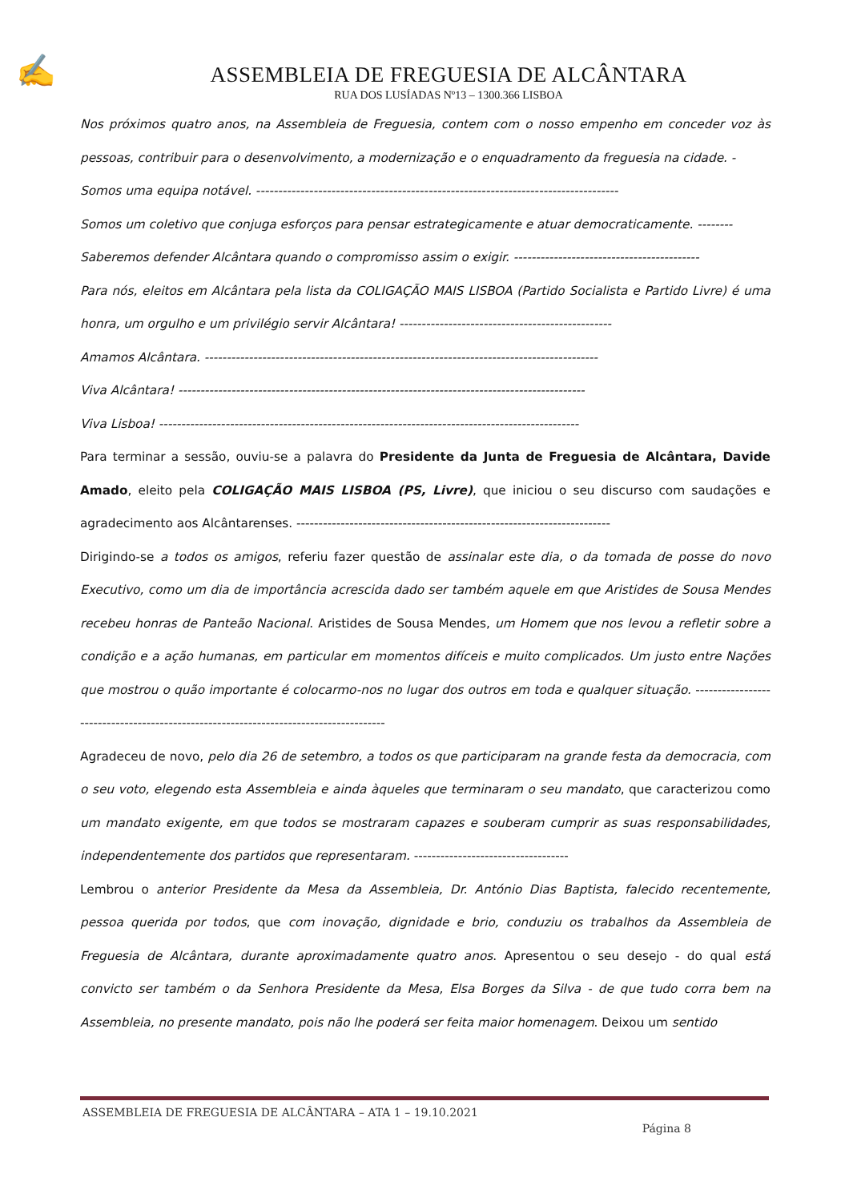✍
ASSEMBLEIA DE FREGUESIA DE ALCÂNTARA
RUA DOS LUSÍADAS Nº13 – 1300.366 LISBOA
Nos próximos quatro anos, na Assembleia de Freguesia, contem com o nosso empenho em conceder voz às pessoas, contribuir para o desenvolvimento, a modernização e o enquadramento da freguesia na cidade. -
Somos uma equipa notável. ----------------------------------------------------------------------------------
Somos um coletivo que conjuga esforços para pensar estrategicamente e atuar democraticamente. --------
Saberemos defender Alcântara quando o compromisso assim o exigir. ------------------------------------------
Para nós, eleitos em Alcântara pela lista da COLIGAÇÃO MAIS LISBOA (Partido Socialista e Partido Livre) é uma honra, um orgulho e um privilégio servir Alcântara! ------------------------------------------------
Amamos Alcântara. -----------------------------------------------------------------------------------------
Viva Alcântara! --------------------------------------------------------------------------------------------
Viva Lisboa! -----------------------------------------------------------------------------------------------
Para terminar a sessão, ouviu-se a palavra do Presidente da Junta de Freguesia de Alcântara, Davide Amado, eleito pela COLIGAÇÃO MAIS LISBOA (PS, Livre), que iniciou o seu discurso com saudações e agradecimento aos Alcântarenses. -----------------------------------------------------------------------
Dirigindo-se a todos os amigos, referiu fazer questão de assinalar este dia, o da tomada de posse do novo Executivo, como um dia de importância acrescida dado ser também aquele em que Aristides de Sousa Mendes recebeu honras de Panteão Nacional. Aristides de Sousa Mendes, um Homem que nos levou a refletir sobre a condição e a ação humanas, em particular em momentos difíceis e muito complicados. Um justo entre Nações que mostrou o quão importante é colocarmo-nos no lugar dos outros em toda e qualquer situação. --------------------------------------------------------------------------------------
Agradeceu de novo, pelo dia 26 de setembro, a todos os que participaram na grande festa da democracia, com o seu voto, elegendo esta Assembleia e ainda àqueles que terminaram o seu mandato, que caracterizou como um mandato exigente, em que todos se mostraram capazes e souberam cumprir as suas responsabilidades, independentemente dos partidos que representaram. -----------------------------------
Lembrou o anterior Presidente da Mesa da Assembleia, Dr. António Dias Baptista, falecido recentemente, pessoa querida por todos, que com inovação, dignidade e brio, conduziu os trabalhos da Assembleia de Freguesia de Alcântara, durante aproximadamente quatro anos. Apresentou o seu desejo - do qual está convicto ser também o da Senhora Presidente da Mesa, Elsa Borges da Silva - de que tudo corra bem na Assembleia, no presente mandato, pois não lhe poderá ser feita maior homenagem. Deixou um sentido
ASSEMBLEIA DE FREGUESIA DE ALCÂNTARA – ATA 1 – 19.10.2021
Página 8